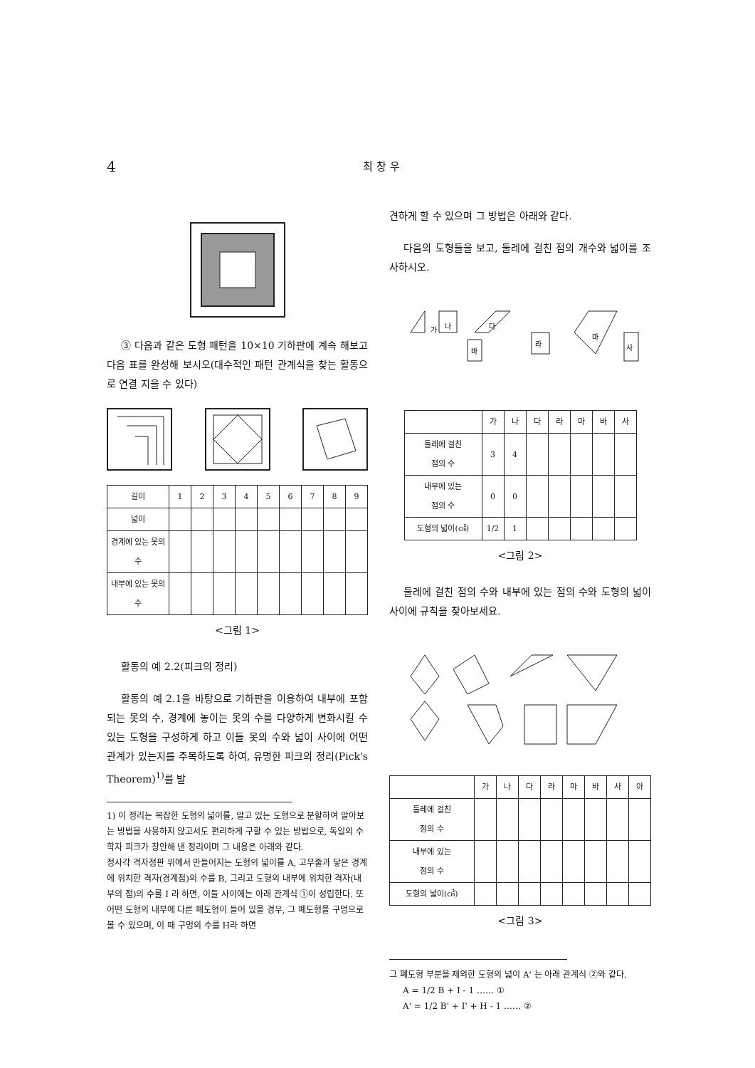4 최 창 우
③ 다음과 같은 도형 패턴을 10×10 기하판에 계속 해보고 다음 표를 완성해 보시오(대수적인 패턴 관계식을 찾는 활동으로 연결 지을 수 있다)
| 길이 | 1 | 2 | 3 | 4 | 5 | 6 | 7 | 8 | 9 |
| 넓이 | | | | | | | | | |
| 경계에 있는 못의 수 | | | | | | | | | |
| 내부에 있는 못의 수 | | | | | | | | | |
<그림 1>
활동의 예 2.2(피크의 정리)
활동의 예 2.1을 바탕으로 기하판을 이용하여 내부에 포함되는 못의 수, 경계에 놓이는 못의 수를 다양하게 변화시킬 수 있는 도형을 구성하게 하고 이들 못의 수와 넓이 사이에 어떤 관계가 있는지를 주목하도록 하여, 유명한 피크의 정리(Pick's Theorem)<sup>1)</sup>를 발
1) 이 정리는 복잡한 도형의 넓이를, 알고 있는 도형으로 분할하여 알아보는 방법을 사용하지 않고서도 편리하게 구할 수 있는 방법으로, 독일의 수학자 피크가 창안해 낸 정리이며 그 내용은 아래와 같다.
정사각 격자점판 위에서 만들어지는 도형의 넓이를 A, 고무줄과 닿은 경계에 위치한 격자(경계점)의 수를 B, 그리고 도형의 내부에 위치한 격자(내부의 점)의 수를 I 라 하면, 이들 사이에는 아래 관계식 ①이 성립한다. 또 어떤 도형의 내부에 다른 폐도형이 들어 있을 경우, 그 폐도형을 구멍으로 볼 수 있으며, 이 때 구멍의 수를 H라 하면
견하게 할 수 있으며 그 방법은 아래와 같다.
다음의 도형들을 보고, 둘레에 걸친 점의 개수와 넓이를 조사하시오.
가
나
다
라
마
바
사
| | 가 | 나 | 다 | 라 | 마 | 바 | 사 |
| 둘레에 걸친 점의 수 | 3 | 4 | | | | | |
| 내부에 있는 점의 수 | 0 | 0 | | | | | |
| 도형의 넓이(㎠) | 1/2 | 1 | | | | | |
<그림 2>
둘레에 걸친 점의 수와 내부에 있는 점의 수와 도형의 넓이 사이에 규칙을 찾아보세요.
| | 가 | 나 | 다 | 라 | 마 | 바 | 사 | 아 |
| 둘레에 걸친 점의 수 | | | | | | | | |
| 내부에 있는 점의 수 | | | | | | | | |
| 도형의 넓이(㎠) | | | | | | | | |
<그림 3>
그 폐도형 부분을 제외한 도형의 넓이 A' 는 아래 관계식 ②와 같다.
A = 1/2 B + I - 1 …… ①
A' = 1/2 B' + I' + H - 1 …… ②